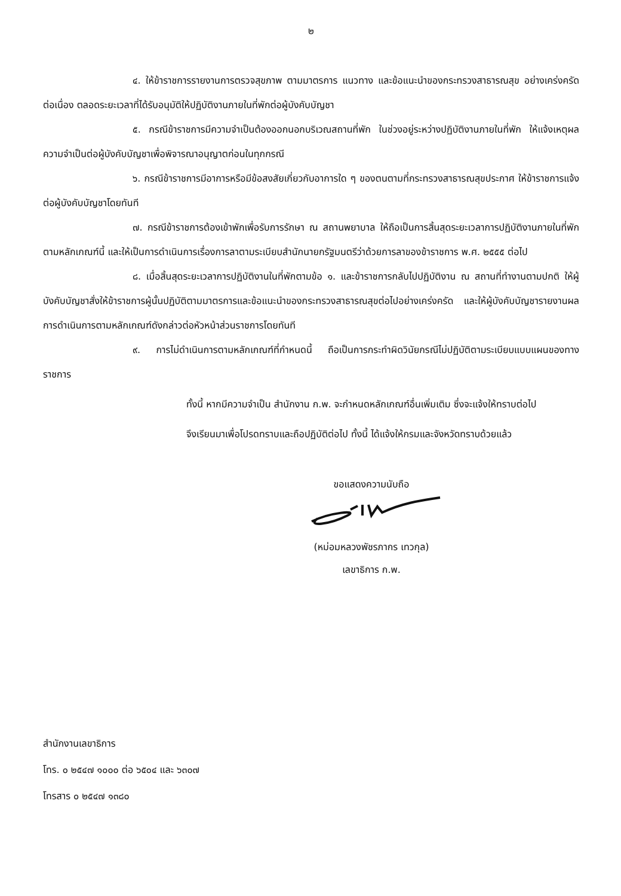๒
๔. ให้ข้าราชการรายงานการตรวจสุขภาพ ตามมาตรการ แนวทาง และข้อแนะนำของกระทรวงสาธารณสุข อย่างเคร่งครัด ต่อเนื่อง ตลอดระยะเวลาที่ได้รับอนุมัติให้ปฏิบัติงานภายในที่พักต่อผู้บังคับบัญชา
๕. กรณีข้าราชการมีความจำเป็นต้องออกนอกบริเวณสถานที่พัก ในช่วงอยู่ระหว่างปฏิบัติงานภายในที่พัก ให้แจ้งเหตุผลความจำเป็นต่อผู้บังคับบัญชาเพื่อพิจารณาอนุญาตก่อนในทุกกรณี
๖. กรณีข้าราชการมีอาการหรือมีข้อสงสัยเกี่ยวกับอาการใด ๆ ของตนตามที่กระทรวงสาธารณสุขประกาศ ให้ข้าราชการแจ้งต่อผู้บังคับบัญชาโดยทันที
๗. กรณีข้าราชการต้องเข้าพักเพื่อรับการรักษา ณ สถานพยาบาล ให้ถือเป็นการสิ้นสุดระยะเวลาการปฏิบัติงานภายในที่พักตามหลักเกณฑ์นี้ และให้เป็นการดำเนินการเรื่องการลาตามระเบียบสำนักนายกรัฐมนตรีว่าด้วยการลาของข้าราชการ พ.ศ. ๒๕๕๕ ต่อไป
๘. เมื่อสิ้นสุดระยะเวลาการปฏิบัติงานในที่พักตามข้อ ๑. และข้าราชการกลับไปปฏิบัติงาน ณ สถานที่ทำงานตามปกติ ให้ผู้บังคับบัญชาสั่งให้ข้าราชการผู้นั้นปฏิบัติตามมาตรการและข้อแนะนำของกระทรวงสาธารณสุขต่อไปอย่างเคร่งครัด และให้ผู้บังคับบัญชารายงานผลการดำเนินการตามหลักเกณฑ์ดังกล่าวต่อหัวหน้าส่วนราชการโดยทันที
๙. การไม่ดำเนินการตามหลักเกณฑ์ที่กำหนดนี้ ถือเป็นการกระทำผิดวินัยกรณีไม่ปฏิบัติตามระเบียบแบบแผนของทางราชการ
ทั้งนี้ หากมีความจำเป็น สำนักงาน ก.พ. จะกำหนดหลักเกณฑ์อื่นเพิ่มเติม ซึ่งจะแจ้งให้ทราบต่อไป
จึงเรียนมาเพื่อโปรดทราบและถือปฏิบัติต่อไป ทั้งนี้ ได้แจ้งให้กรมและจังหวัดทราบด้วยแล้ว
ขอแสดงความนับถือ
(หม่อมหลวงพัชรภากร เทวกุล)
เลขาธิการ ก.พ.
สำนักงานเลขาธิการ
โทร. ๐ ๒๕๔๗ ๑๐๐๐ ต่อ ๖๕๐๔ และ ๖๓๐๗
โทรสาร ๐ ๒๕๔๗ ๑๓๘๐